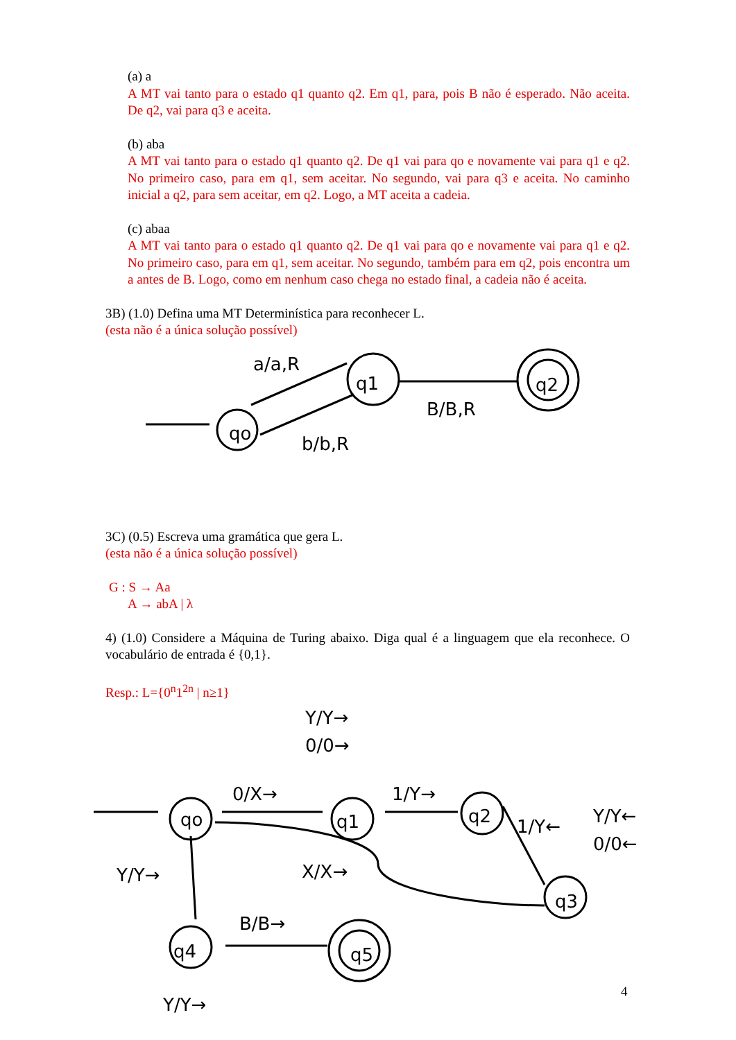(a) a
A MT vai tanto para o estado q1 quanto q2. Em q1, para, pois B não é esperado. Não aceita. De q2, vai para q3 e aceita.
(b) aba
A MT vai tanto para o estado q1 quanto q2. De q1 vai para qo e novamente vai para q1 e q2. No primeiro caso, para em q1, sem aceitar. No segundo, vai para q3 e aceita. No caminho inicial a q2, para sem aceitar, em q2. Logo, a MT aceita a cadeia.
(c) abaa
A MT vai tanto para o estado q1 quanto q2. De q1 vai para qo e novamente vai para q1 e q2. No primeiro caso, para em q1, sem aceitar. No segundo, também para em q2, pois encontra um a antes de B. Logo, como em nenhum caso chega no estado final, a cadeia não é aceita.
3B) (1.0) Defina uma MT Determinística para reconhecer L.
(esta não é a única solução possível)
qo
q1
q2
a/a,R
b/b,R
B/B,R
3C) (0.5) Escreva uma gramática que gera L.
(esta não é a única solução possível)
G : S → Aa
A → abA | λ
4) (1.0) Considere a Máquina de Turing abaixo. Diga qual é a linguagem que ela reconhece. O vocabulário de entrada é {0,1}.
Resp.: L={0<sup>n</sup>1<sup>2n</sup> | n≥1}
qo
q1
q2
q3
q4
q5
Y/Y→
0/0→
0/X→
1/Y→
1/Y←
Y/Y←
0/0←
Y/Y→
X/X→
B/B→
Y/Y→
4